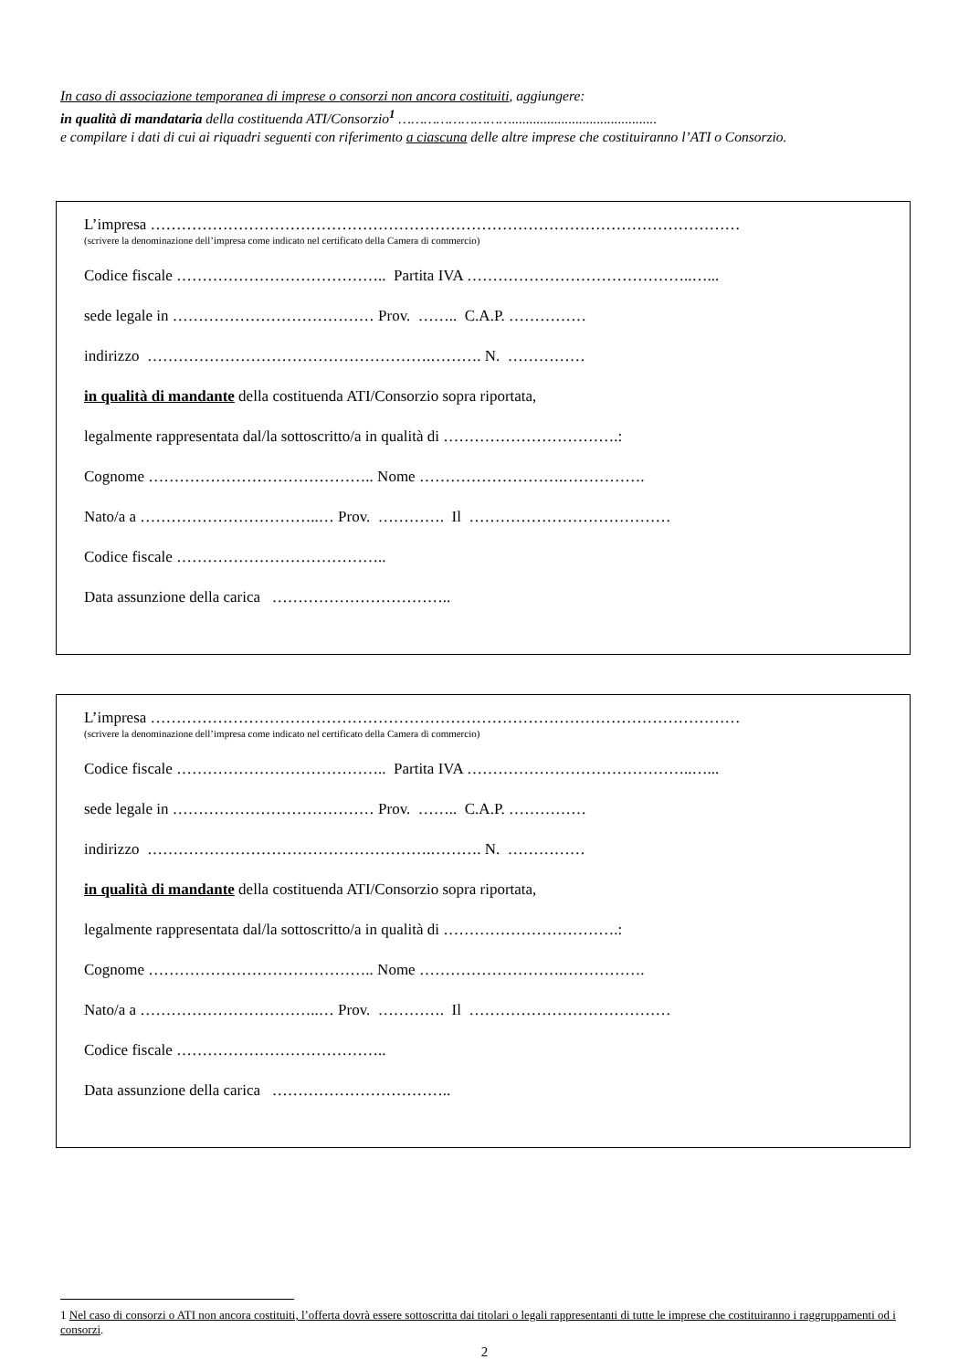In caso di associazione temporanea di imprese o consorzi non ancora costituiti, aggiungere:
in qualità di mandataria della costituenda ATI/Consorzio<sup>1</sup> ……………………….........................................
e compilare i dati di cui ai riquadri seguenti con riferimento a ciascuna delle altre imprese che costituiranno l’ATI o Consorzio.
L’impresa ……………………………………………………………………………………………………
(scrivere la denominazione dell’impresa come indicato nel certificato della Camera di commercio)
Codice fiscale ………………………………….. Partita IVA ……………………………………..…...
sede legale in ………………………………… Prov. …….. C.A.P. ……………
indirizzo ……………………………………………….………. N. ……………
in qualità di mandante della costituenda ATI/Consorzio sopra riportata,
legalmente rappresentata dal/la sottoscritto/a in qualità di …………………………….:
Cognome …………………………………….. Nome ……………………….…………….
Nato/a a ……………………………..… Prov. …………. Il …………………………………
Codice fiscale …………………………………..
Data assunzione della carica ……………………………..
L’impresa ……………………………………………………………………………………………………
(scrivere la denominazione dell’impresa come indicato nel certificato della Camera di commercio)
Codice fiscale ………………………………….. Partita IVA ……………………………………..…...
sede legale in ………………………………… Prov. …….. C.A.P. ……………
indirizzo ……………………………………………….………. N. ……………
in qualità di mandante della costituenda ATI/Consorzio sopra riportata,
legalmente rappresentata dal/la sottoscritto/a in qualità di …………………………….:
Cognome …………………………………….. Nome ……………………….…………….
Nato/a a ……………………………..… Prov. …………. Il …………………………………
Codice fiscale …………………………………..
Data assunzione della carica ……………………………..
1 Nel caso di consorzi o ATI non ancora costituiti, l’offerta dovrà essere sottoscritta dai titolari o legali rappresentanti di tutte le imprese che costituiranno i raggruppamenti od i consorzi.
2